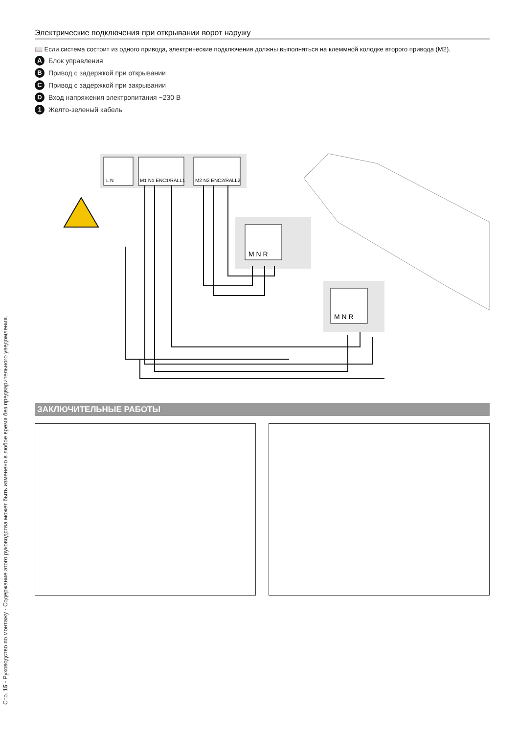Электрические подключения при открывании ворот наружу
📖 Если система состоит из одного привода, электрические подключения должны выполняться на клеммной колодке второго привода (M2).
A Блок управления
B Привод с задержкой при открывании
C Привод с задержкой при закрывании
D Вход напряжения электропитания ~230 В
1 Желто-зеленый кабель
L N
M1 N1 ENC1/RALL1
M2 N2 ENC2/RALL2
M N R
M N R
ЗАКЛЮЧИТЕЛЬНЫЕ РАБОТЫ
Стр. 15 - Руководство по монтажу - Содержание этого руководства может быть изменено в любое время без предварительного уведомления.